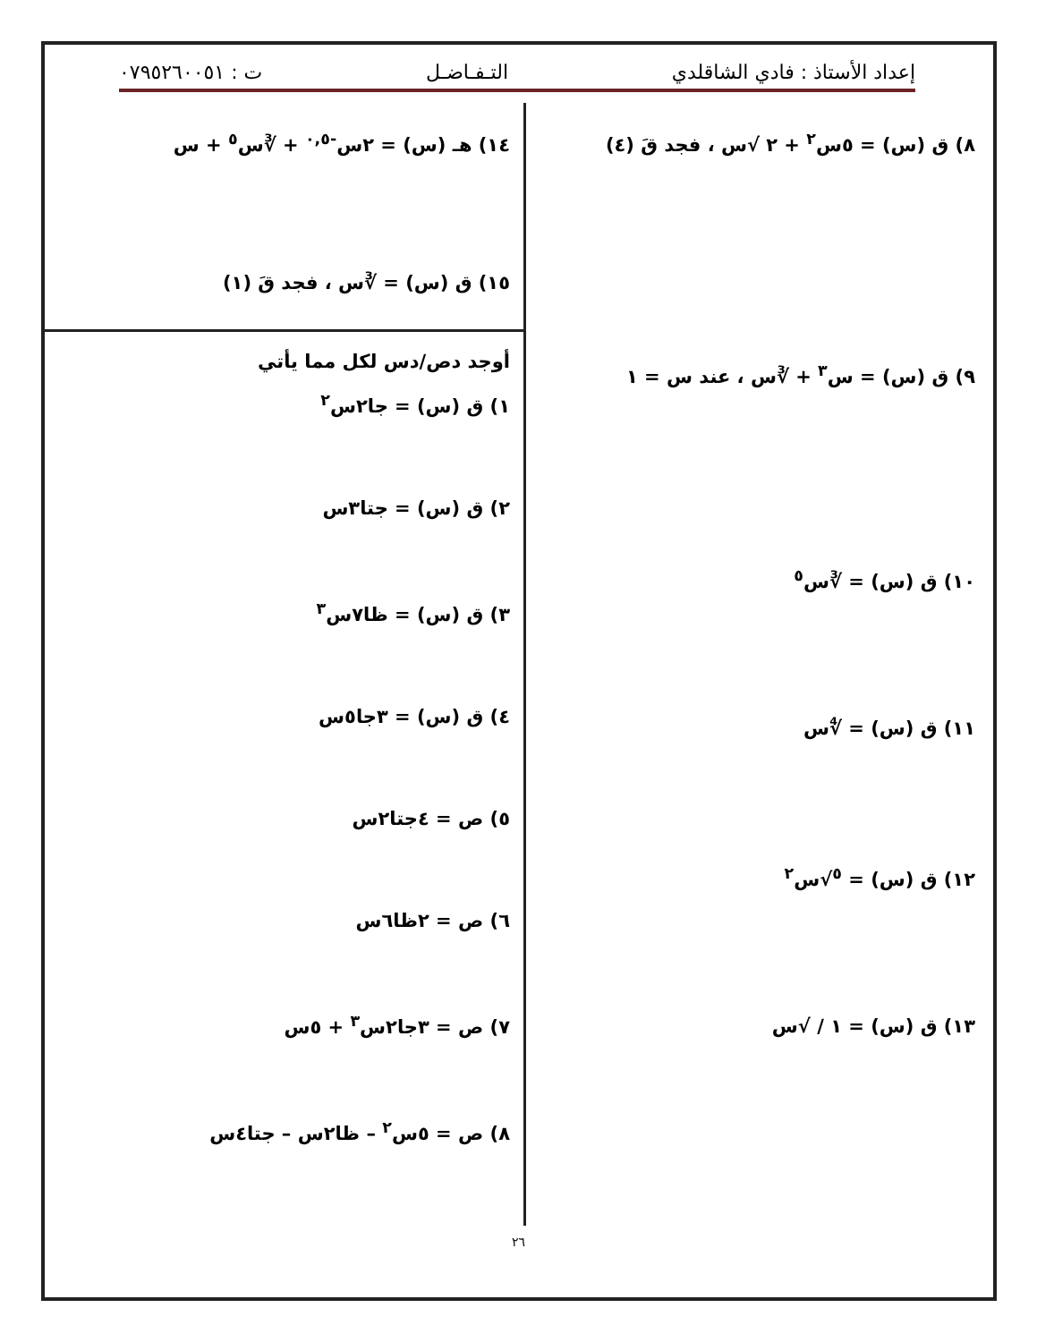إعداد الأستاذ : فادي الشاقلدي التـفـاضـل ت : ٠٧٩٥٢٦٠٠٥١
٨) ق (س) = ٥س<sup>٢</sup> + ٢ √س ، فجد قَ (٤)
٩) ق (س) = س<sup>٣</sup> + ∛س ، عند س = ١
١٠) ق (س) = ∛س<sup>٥</sup>
١١) ق (س) = ∜س
١٢) ق (س) = <sup>٥</sup>√س<sup>٢</sup>
١٣) ق (س) = ١ / √س
١٤) هـ (س) = ٢س<sup>-٠,٥</sup> + ∛س<sup>٥</sup> + س
١٥) ق (س) = ∛س ، فجد قَ (١)
أوجد دص/دس لكل مما يأتي
١) ق (س) = جا٢س<sup>٢</sup>
٢) ق (س) = جتا٣س
٣) ق (س) = ظا٧س<sup>٣</sup>
٤) ق (س) = ٣جا٥س
٥) ص = ٤جتا٢س
٦) ص = ٢ظا٦س
٧) ص = ٣جا٢س<sup>٣</sup> + ٥س
٨) ص = ٥س<sup>٢</sup> – ظا٢س – جتا٤س
٢٦